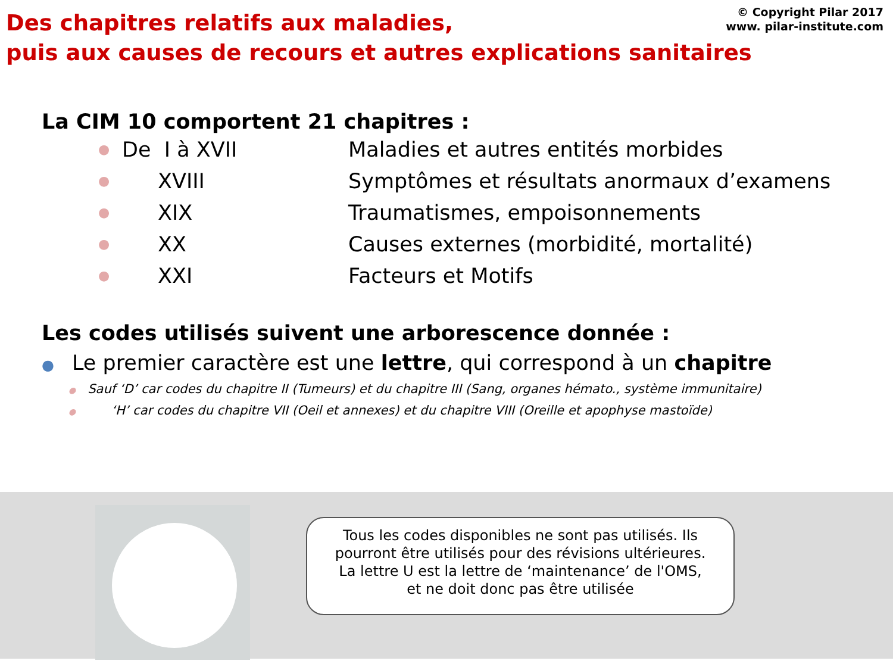© Copyright Pilar 2017
www. pilar-institute.com
Des chapitres relatifs aux maladies,
puis aux causes de recours et autres explications sanitaires
La CIM 10 comportent 21 chapitres :
● De I à XVII Maladies et autres entités morbides
● XVIII Symptômes et résultats anormaux d’examens
● XIX Traumatismes, empoisonnements
● XX Causes externes (morbidité, mortalité)
● XXI Facteurs et Motifs
Les codes utilisés suivent une arborescence donnée :
● Le premier caractère est une lettre, qui correspond à un chapitre
● Sauf ‘D’ car codes du chapitre II (Tumeurs) et du chapitre III (Sang, organes hémato., système immunitaire)
● ‘H’ car codes du chapitre VII (Oeil et annexes) et du chapitre VIII (Oreille et apophyse mastoïde)
Tous les codes disponibles ne sont pas utilisés. Ils
pourront être utilisés pour des révisions ultérieures.
La lettre U est la lettre de ‘maintenance’ de l'OMS,
et ne doit donc pas être utilisée